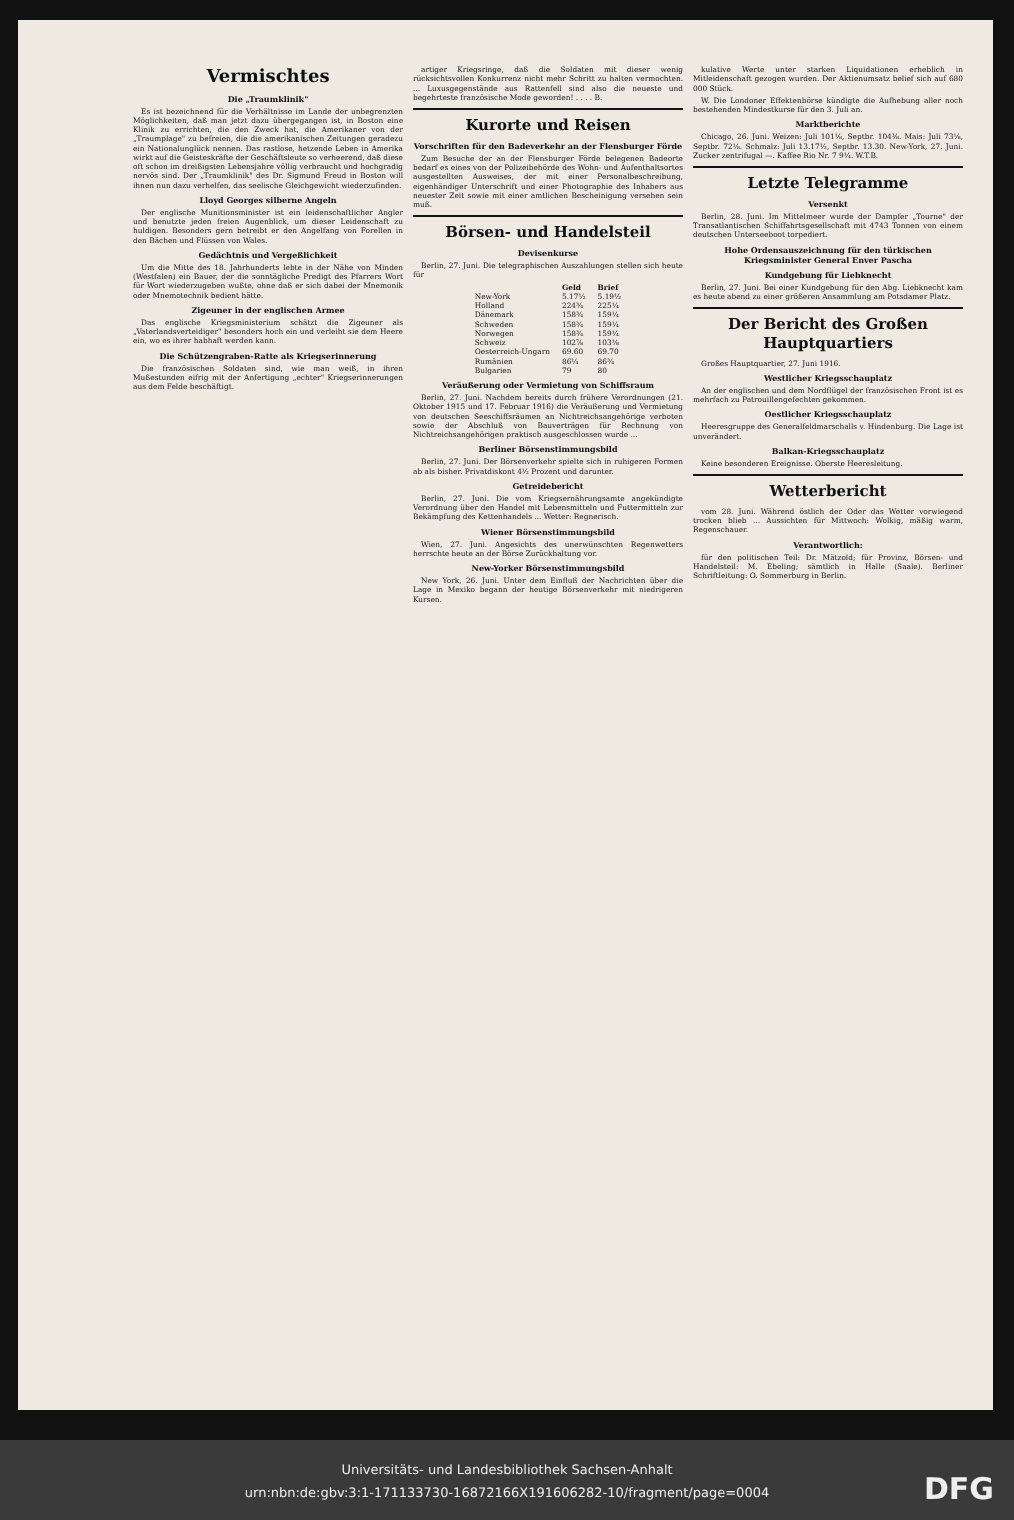Vermischtes
Die „Traumklinik"
Es ist bezeichnend für die Verhältnisse im Lande der unbegrenzten Möglichkeiten, daß man jetzt dazu übergegangen ist, in Boston eine Klinik zu errichten, die den Zweck hat, die Amerikaner von der „Traumplage" zu befreien, die die amerikanischen Zeitungen geradezu ein Nationalunglück nennen. Das rastlose, hetzende Leben in Amerika wirkt auf die Geisteskräfte der Geschäftsleute so verheerend, daß diese oft schon im dreißigsten Lebensjahre völlig verbraucht und hochgradig nervös sind. Der „Traumklinik" des Dr. Sigmund Freud in Boston will ihnen nun dazu verhelfen, das seelische Gleichgewicht wiederzufinden.
Lloyd Georges silberne Angeln
Der englische Munitionsminister ist ein leidenschaftlicher Angler und benutzte jeden freien Augenblick, um dieser Leidenschaft zu huldigen. Besonders gern betreibt er den Angelfang von Forellen in den Bächen und Flüssen von Wales.
Gedächtnis und Vergeßlichkeit
Um die Mitte des 18. Jahrhunderts lebte in der Nähe von Minden (Westfalen) ein Bauer, der die sonntägliche Predigt des Pfarrers Wort für Wort wiederzugeben wußte, ohne daß er sich dabei der Mnemonik oder Mnemotechnik bedient hätte.
Zigeuner in der englischen Armee
Das englische Kriegsministerium schätzt die Zigeuner als „Vaterlandsverteidiger" besonders hoch ein und verleiht sie dem Heere ein, wo es ihrer habhaft werden kann.
Die Schützengraben-Ratte als Kriegserinnerung
Die französischen Soldaten sind, wie man weiß, in ihren Mußestunden eifrig mit der Anfertigung „echter" Kriegserinnerungen aus dem Felde beschäftigt.
artiger Kriegsringe, daß die Soldaten mit dieser wenig rücksichtsvollen Konkurrenz nicht mehr Schritt zu halten vermochten. ... Luxusgegenstände aus Rattenfell sind also die neueste und begehrteste französische Mode geworden! . . . . B.
Kurorte und Reisen
Vorschriften für den Badeverkehr an der Flensburger Förde
Zum Besuche der an der Flensburger Förde belegenen Badeorte bedarf es eines von der Polizeibehörde des Wohn- und Aufenthaltsortes ausgestellten Ausweises, der mit einer Personalbeschreibung, eigenhändiger Unterschrift und einer Photographie des Inhabers aus neuester Zeit sowie mit einer amtlichen Bescheinigung versehen sein muß.
Börsen- und Handelsteil
Devisenkurse
Berlin, 27. Juni. Die telegraphischen Auszahlungen stellen sich heute für
| | Geld | Brief |
| --- | --- | --- |
| New-York | 5.17½ | 5.19½ |
| Holland | 224¾ | 225¼ |
| Dänemark | 158¾ | 159¼ |
| Schweden | 158¾ | 159¼ |
| Norwegen | 158¾ | 159¼ |
| Schweiz | 102⅞ | 103⅛ |
| Oesterreich-Ungarn | 69.60 | 69.70 |
| Rumänien | 86¼ | 86¾ |
| Bulgarien | 79 | 80 |
Veräußerung oder Vermietung von Schiffsraum
Berlin, 27. Juni. Nachdem bereits durch frühere Verordnungen (21. Oktober 1915 und 17. Februar 1916) die Veräußerung und Vermietung von deutschen Seeschiffsräumen an Nichtreichsangehörige verboten sowie der Abschluß von Bauverträgen für Rechnung von Nichtreichsangehörigen praktisch ausgeschlossen wurde ...
Berliner Börsenstimmungsbild
Berlin, 27. Juni. Der Börsenverkehr spielte sich in ruhigeren Formen ab als bisher. Privatdiskont 4½ Prozent und darunter.
Getreidebericht
Berlin, 27. Juni. Die vom Kriegsernährungsamte angekündigte Verordnung über den Handel mit Lebensmitteln und Futtermitteln zur Bekämpfung des Kettenhandels ... Wetter: Regnerisch.
Wiener Börsenstimmungsbild
Wien, 27. Juni. Angesichts des unerwünschten Regenwetters herrschte heute an der Börse Zurückhaltung vor.
New-Yorker Börsenstimmungsbild
New York, 26. Juni. Unter dem Einfluß der Nachrichten über die Lage in Mexiko begann der heutige Börsenverkehr mit niedrigeren Kursen.
kulative Werte unter starken Liquidationen erheblich in Mitleidenschaft gezogen wurden. Der Aktienumsatz belief sich auf 680 000 Stück.
W. Die Londoner Effektenbörse kündigte die Aufhebung aller noch bestehenden Mindestkurse für den 3. Juli an.
Marktberichte
Chicago, 26. Juni. Weizen: Juli 101⅛, Septbr. 104⅜. Mais: Juli 73⅛, Septbr. 72⅛. Schmalz: Juli 13.17½, Septbr. 13.30. New-York, 27. Juni. Zucker zentrifugal —. Kaffee Rio Nr. 7 9¼. W.T.B.
Letzte Telegramme
Versenkt
Berlin, 28. Juni. Im Mittelmeer wurde der Dampfer „Tourne" der Transatlantischen Schiffahrtsgesellschaft mit 4743 Tonnen von einem deutschen Unterseeboot torpediert.
Hohe Ordensauszeichnung für den türkischen Kriegsminister General Enver Pascha
Kundgebung für Liebknecht
Berlin, 27. Juni. Bei einer Kundgebung für den Abg. Liebknecht kam es heute abend zu einer größeren Ansammlung am Potsdamer Platz.
Der Bericht des Großen Hauptquartiers
Großes Hauptquartier, 27. Juni 1916.
Westlicher Kriegsschauplatz
An der englischen und dem Nordflügel der französischen Front ist es mehrfach zu Patrouillengefechten gekommen.
Oestlicher Kriegsschauplatz
Heeresgruppe des Generalfeldmarschalls v. Hindenburg. Die Lage ist unverändert.
Balkan-Kriegsschauplatz
Keine besonderen Ereignisse. Oberste Heeresleitung.
Wetterbericht
vom 28. Juni. Während östlich der Oder das Wetter vorwiegend trocken blieb ... Aussichten für Mittwoch: Wolkig, mäßig warm, Regenschauer.
Verantwortlich:
für den politischen Teil: Dr. Mätzold; für Provinz, Börsen- und Handelsteil: M. Ebeling; sämtlich in Halle (Saale). Berliner Schriftleitung: O. Sommerburg in Berlin.
Universitäts- und Landesbibliothek Sachsen-Anhalt
urn:nbn:de:gbv:3:1-171133730-16872166X191606282-10/fragment/page=0004
DFG